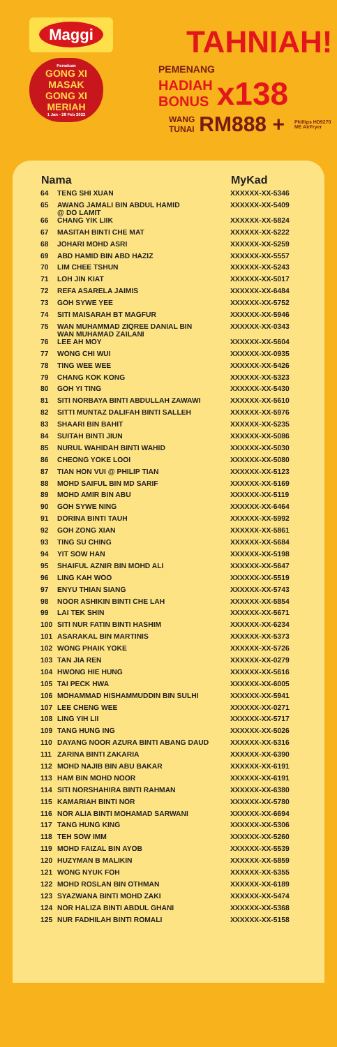Maggi
Peraduan
GONG XI MASAK GONG XI MERIAH
1 Jan - 28 Feb 2022
TAHNIAH!
PEMENANG
HADIAH
BONUS
x138
WANG
TUNAI
RM888 +
Phillips HD9270
ME AirFryer
| Nama | | MyKad |
| --- | --- | --- |
| 64 | TENG SHI XUAN | XXXXXX-XX-5346 |
| 65 | AWANG JAMALI BIN ABDUL HAMID @ DO LAMIT | XXXXXX-XX-5409 |
| 66 | CHANG YIK LIIK | XXXXXX-XX-5824 |
| 67 | MASITAH BINTI CHE MAT | XXXXXX-XX-5222 |
| 68 | JOHARI MOHD ASRI | XXXXXX-XX-5259 |
| 69 | ABD HAMID BIN ABD HAZIZ | XXXXXX-XX-5557 |
| 70 | LIM CHEE TSHUN | XXXXXX-XX-5243 |
| 71 | LOH JIN KIAT | XXXXXX-XX-5017 |
| 72 | REFA ASARELA JAIMIS | XXXXXX-XX-6484 |
| 73 | GOH SYWE YEE | XXXXXX-XX-5752 |
| 74 | SITI MAISARAH BT MAGFUR | XXXXXX-XX-5946 |
| 75 | WAN MUHAMMAD ZIQREE DANIAL BIN WAN MUHAMAD ZAILANI | XXXXXX-XX-0343 |
| 76 | LEE AH MOY | XXXXXX-XX-5604 |
| 77 | WONG CHI WUI | XXXXXX-XX-0935 |
| 78 | TING WEE WEE | XXXXXX-XX-5426 |
| 79 | CHANG KOK KONG | XXXXXX-XX-5323 |
| 80 | GOH YI TING | XXXXXX-XX-5430 |
| 81 | SITI NORBAYA BINTI ABDULLAH ZAWAWI | XXXXXX-XX-5610 |
| 82 | SITTI MUNTAZ DALIFAH BINTI SALLEH | XXXXXX-XX-5976 |
| 83 | SHAARI BIN BAHIT | XXXXXX-XX-5235 |
| 84 | SUITAH BINTI JIUN | XXXXXX-XX-5086 |
| 85 | NURUL WAHIDAH BINTI WAHID | XXXXXX-XX-5030 |
| 86 | CHEONG YOKE LOOI | XXXXXX-XX-5080 |
| 87 | TIAN HON VUI @ PHILIP TIAN | XXXXXX-XX-5123 |
| 88 | MOHD SAIFUL BIN MD SARIF | XXXXXX-XX-5169 |
| 89 | MOHD AMIR BIN ABU | XXXXXX-XX-5119 |
| 90 | GOH SYWE NING | XXXXXX-XX-6464 |
| 91 | DORINA BINTI TAUH | XXXXXX-XX-5992 |
| 92 | GOH ZONG XIAN | XXXXXX-XX-5861 |
| 93 | TING SU CHING | XXXXXX-XX-5684 |
| 94 | YIT SOW HAN | XXXXXX-XX-5198 |
| 95 | SHAIFUL AZNIR BIN MOHD ALI | XXXXXX-XX-5647 |
| 96 | LING KAH WOO | XXXXXX-XX-5519 |
| 97 | ENYU THIAN SIANG | XXXXXX-XX-5743 |
| 98 | NOOR ASHIKIN BINTI CHE LAH | XXXXXX-XX-5854 |
| 99 | LAI TEK SHIN | XXXXXX-XX-5671 |
| 100 | SITI NUR FATIN BINTI HASHIM | XXXXXX-XX-6234 |
| 101 | ASARAKAL BIN MARTINIS | XXXXXX-XX-5373 |
| 102 | WONG PHAIK YOKE | XXXXXX-XX-5726 |
| 103 | TAN JIA REN | XXXXXX-XX-0279 |
| 104 | HWONG HIE HUNG | XXXXXX-XX-5616 |
| 105 | TAI PECK HWA | XXXXXX-XX-6005 |
| 106 | MOHAMMAD HISHAMMUDDIN BIN SULHI | XXXXXX-XX-5941 |
| 107 | LEE CHENG WEE | XXXXXX-XX-0271 |
| 108 | LING YIH LII | XXXXXX-XX-5717 |
| 109 | TANG HUNG ING | XXXXXX-XX-5026 |
| 110 | DAYANG NOOR AZURA BINTI ABANG DAUD | XXXXXX-XX-5316 |
| 111 | ZARINA BINTI ZAKARIA | XXXXXX-XX-6390 |
| 112 | MOHD NAJIB BIN ABU BAKAR | XXXXXX-XX-6191 |
| 113 | HAM BIN MOHD NOOR | XXXXXX-XX-6191 |
| 114 | SITI NORSHAHIRA BINTI RAHMAN | XXXXXX-XX-6380 |
| 115 | KAMARIAH BINTI NOR | XXXXXX-XX-5780 |
| 116 | NOR ALIA BINTI MOHAMAD SARWANI | XXXXXX-XX-6694 |
| 117 | TANG HUNG KING | XXXXXX-XX-5306 |
| 118 | TEH SOW IMM | XXXXXX-XX-5260 |
| 119 | MOHD FAIZAL BIN AYOB | XXXXXX-XX-5539 |
| 120 | HUZYMAN B MALIKIN | XXXXXX-XX-5859 |
| 121 | WONG NYUK FOH | XXXXXX-XX-5355 |
| 122 | MOHD ROSLAN BIN OTHMAN | XXXXXX-XX-6189 |
| 123 | SYAZWANA BINTI MOHD ZAKI | XXXXXX-XX-5474 |
| 124 | NOR HALIZA BINTI ABDUL GHANI | XXXXXX-XX-5368 |
| 125 | NUR FADHILAH BINTI ROMALI | XXXXXX-XX-5158 |